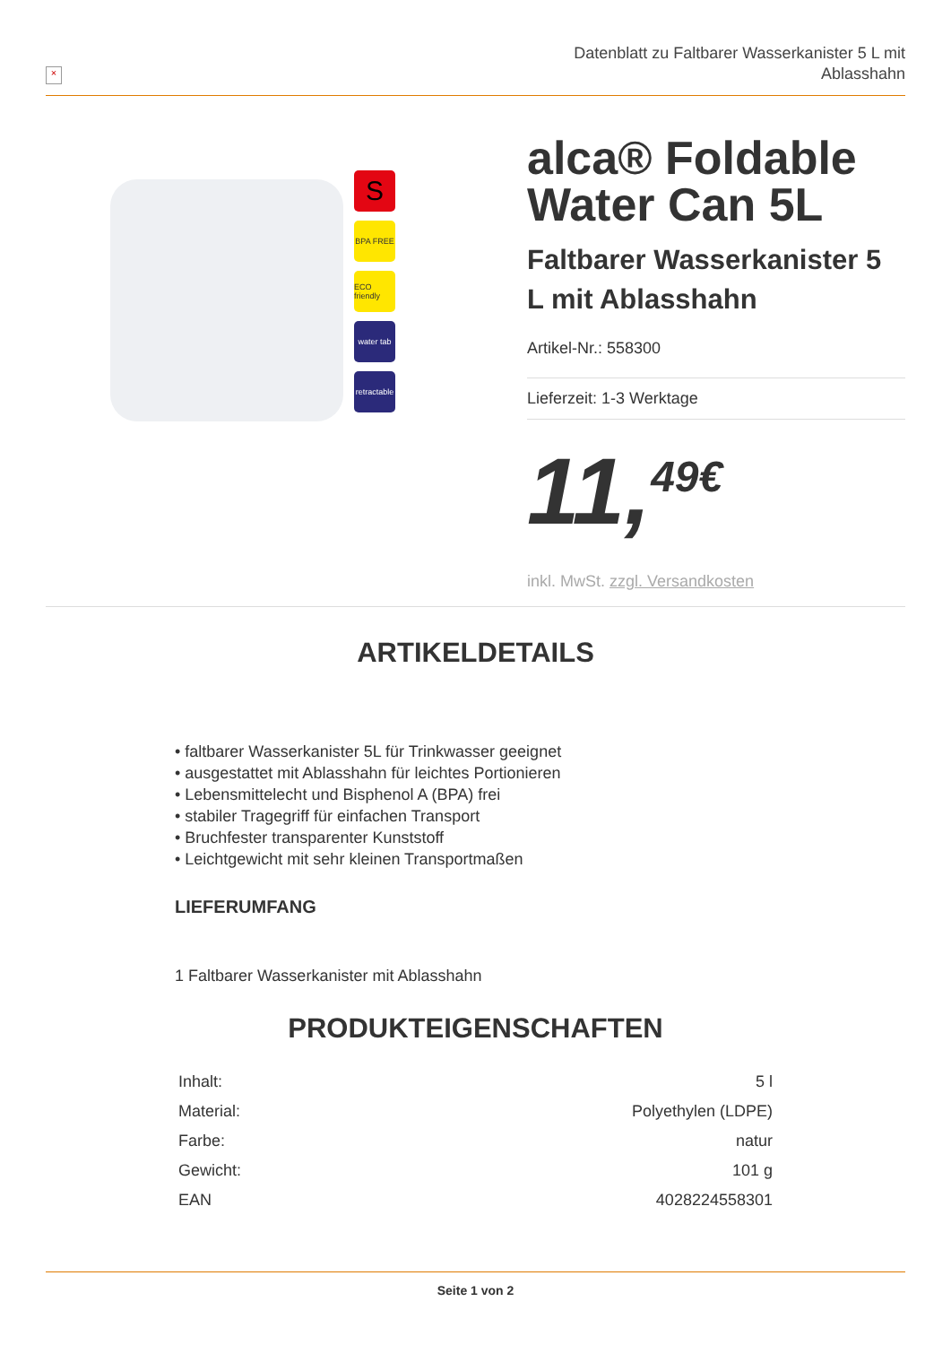×
Datenblatt zu Faltbarer Wasserkanister 5 L mit
Ablasshahn
S
BPA FREE
ECO friendly
water tab
retractable
alca® Foldable Water Can 5L
Faltbarer Wasserkanister 5 L mit Ablasshahn
Artikel-Nr.: 558300
Lieferzeit: 1-3 Werktage
11,<sup>49€</sup>
inkl. MwSt. zzgl. Versandkosten
ARTIKELDETAILS
• faltbarer Wasserkanister 5L für Trinkwasser geeignet
• ausgestattet mit Ablasshahn für leichtes Portionieren
• Lebensmittelecht und Bisphenol A (BPA) frei
• stabiler Tragegriff für einfachen Transport
• Bruchfester transparenter Kunststoff
• Leichtgewicht mit sehr kleinen Transportmaßen
LIEFERUMFANG
1 Faltbarer Wasserkanister mit Ablasshahn
PRODUKTEIGENSCHAFTEN
| Inhalt: | 5 l |
| Material: | Polyethylen (LDPE) |
| Farbe: | natur |
| Gewicht: | 101 g |
| EAN | 4028224558301 |
Seite 1 von 2